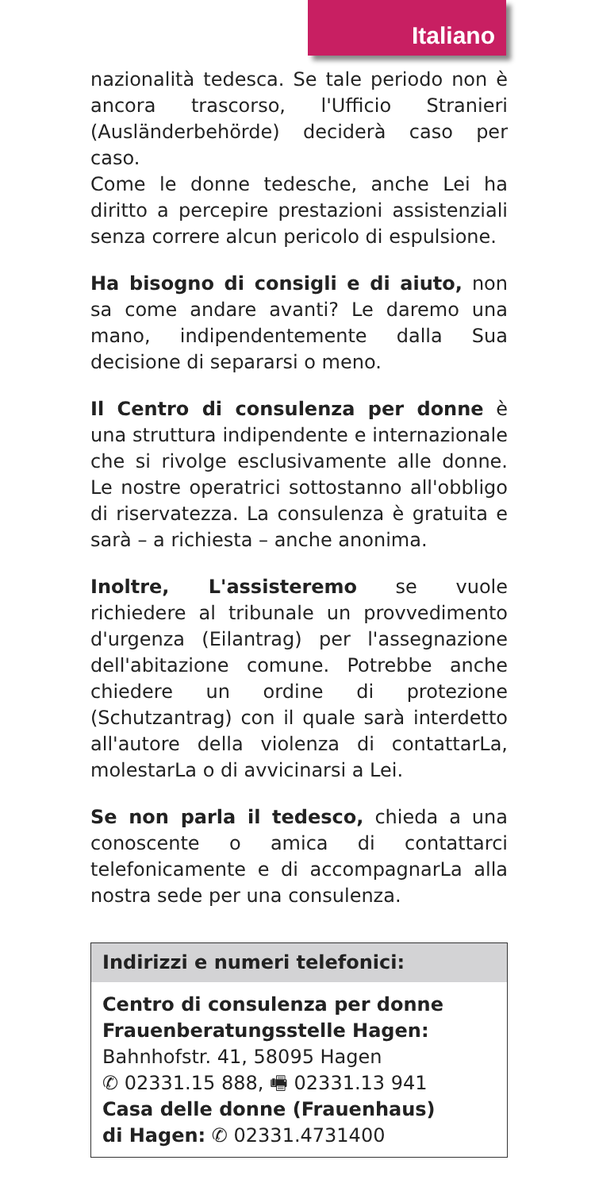Italiano
nazionalità tedesca. Se tale periodo non è ancora trascorso, l'Ufficio Stranieri (Ausländerbehörde) deciderà caso per caso.
Come le donne tedesche, anche Lei ha diritto a percepire prestazioni assistenziali senza correre alcun pericolo di espulsione.
Ha bisogno di consigli e di aiuto, non sa come andare avanti? Le daremo una mano, indipendentemente dalla Sua decisione di separarsi o meno.
Il Centro di consulenza per donne è una struttura indipendente e internazionale che si rivolge esclusivamente alle donne. Le nostre operatrici sottostanno all'obbligo di riservatezza. La consulenza è gratuita e sarà – a richiesta – anche anonima.
Inoltre, L'assisteremo se vuole richiedere al tribunale un provvedimento d'urgenza (Eilantrag) per l'assegnazione dell'abitazione comune. Potrebbe anche chiedere un ordine di protezione (Schutzantrag) con il quale sarà interdetto all'autore della violenza di contattarLa, molestarLa o di avvicinarsi a Lei.
Se non parla il tedesco, chieda a una conoscente o amica di contattarci telefonicamente e di accompagnarLa alla nostra sede per una consulenza.
Indirizzi e numeri telefonici:
Centro di consulenza per donne
Frauenberatungsstelle Hagen:
Bahnhofstr. 41, 58095 Hagen
✆ 02331.15 888, 🖷 02331.13 941
Casa delle donne (Frauenhaus)
di Hagen: ✆ 02331.4731400